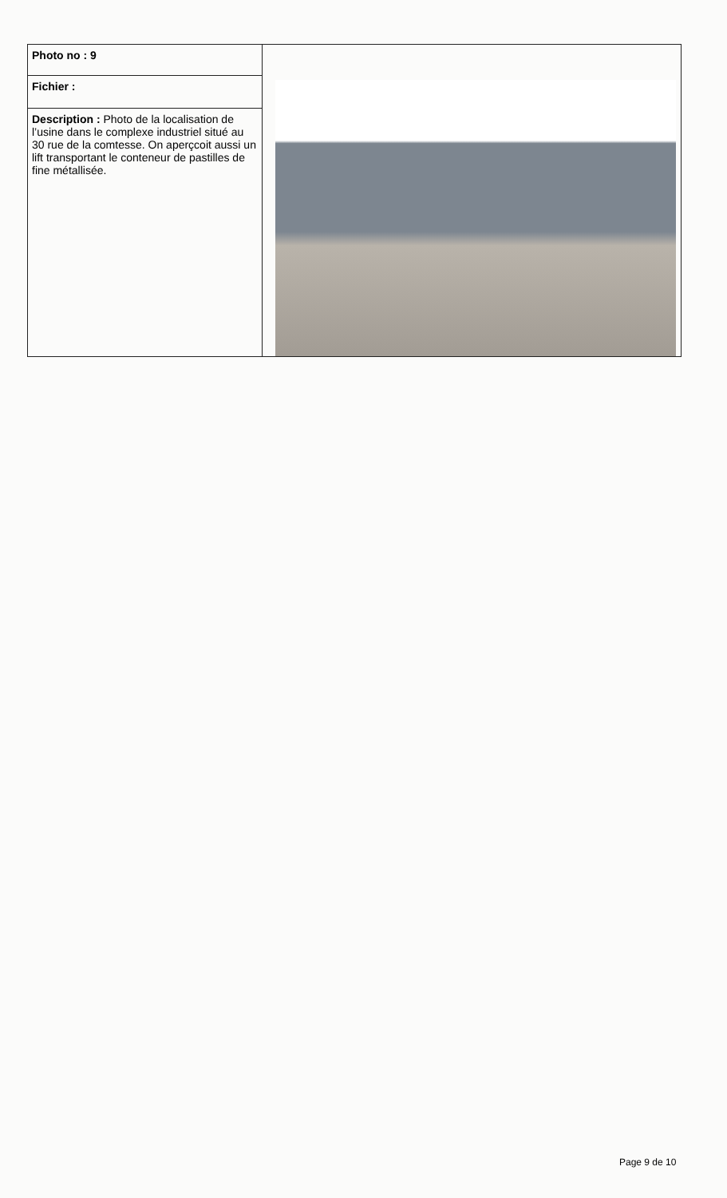| Photo no : 9 | |
| Fichier : | |
| Description : Photo de la localisation de l’usine dans le complexe industriel situé au 30 rue de la comtesse. On aperçcoit aussi un lift transportant le conteneur de pastilles de fine métallisée. | |
Page 9 de 10